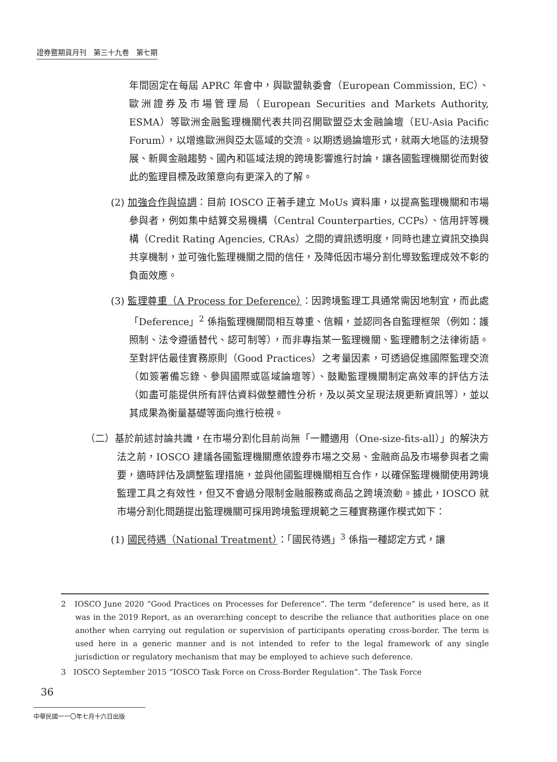證券暨期貨月刊　第三十九卷　第七期
年間固定在每屆 APRC 年會中，與歐盟執委會（European Commission, EC）、歐洲證券及市場管理局（European Securities and Markets Authority, ESMA）等歐洲金融監理機關代表共同召開歐盟亞太金融論壇（EU-Asia Pacific Forum），以增進歐洲與亞太區域的交流。以期透過論壇形式，就兩大地區的法規發展、新興金融趨勢、國內和區域法規的跨境影響進行討論，讓各國監理機關從而對彼此的監理目標及政策意向有更深入的了解。
(2) 加強合作與協調：目前 IOSCO 正著手建立 MoUs 資料庫，以提高監理機關和市場參與者，例如集中結算交易機構（Central Counterparties, CCPs）、信用評等機構（Credit Rating Agencies, CRAs）之間的資訊透明度，同時也建立資訊交換與共享機制，並可強化監理機關之間的信任，及降低因市場分割化導致監理成效不彰的負面效應。
(3) 監理尊重（A Process for Deference）：因跨境監理工具通常需因地制宜，而此處「Deference」<sup>2</sup> 係指監理機關間相互尊重、信賴，並認同各自監理框架（例如：護照制、法令遵循替代、認可制等），而非專指某一監理機關、監理體制之法律術語。至對評估最佳實務原則（Good Practices）之考量因素，可透過促進國際監理交流（如簽署備忘錄、參與國際或區域論壇等）、鼓勵監理機關制定高效率的評估方法（如盡可能提供所有評估資料做整體性分析，及以英文呈現法規更新資訊等），並以其成果為衡量基礎等面向進行檢視。
（二）基於前述討論共識，在市場分割化目前尚無「一體適用（One-size-fits-all）」的解決方法之前，IOSCO 建議各國監理機關應依證券市場之交易、金融商品及市場參與者之需要，適時評估及調整監理措施，並與他國監理機關相互合作，以確保監理機關使用跨境監理工具之有效性，但又不會過分限制金融服務或商品之跨境流動。據此，IOSCO 就市場分割化問題提出監理機關可採用跨境監理規範之三種實務運作模式如下：
(1) 國民待遇（National Treatment）：「國民待遇」<sup>3</sup> 係指一種認定方式，讓
2　IOSCO June 2020 “Good Practices on Processes for Deference”. The term “deference” is used here, as it was in the 2019 Report, as an overarching concept to describe the reliance that authorities place on one another when carrying out regulation or supervision of participants operating cross-border. The term is used here in a generic manner and is not intended to refer to the legal framework of any single jurisdiction or regulatory mechanism that may be employed to achieve such deference.
3　IOSCO September 2015 “IOSCO Task Force on Cross-Border Regulation”. The Task Force
36
中華民國一一〇年七月十六日出版